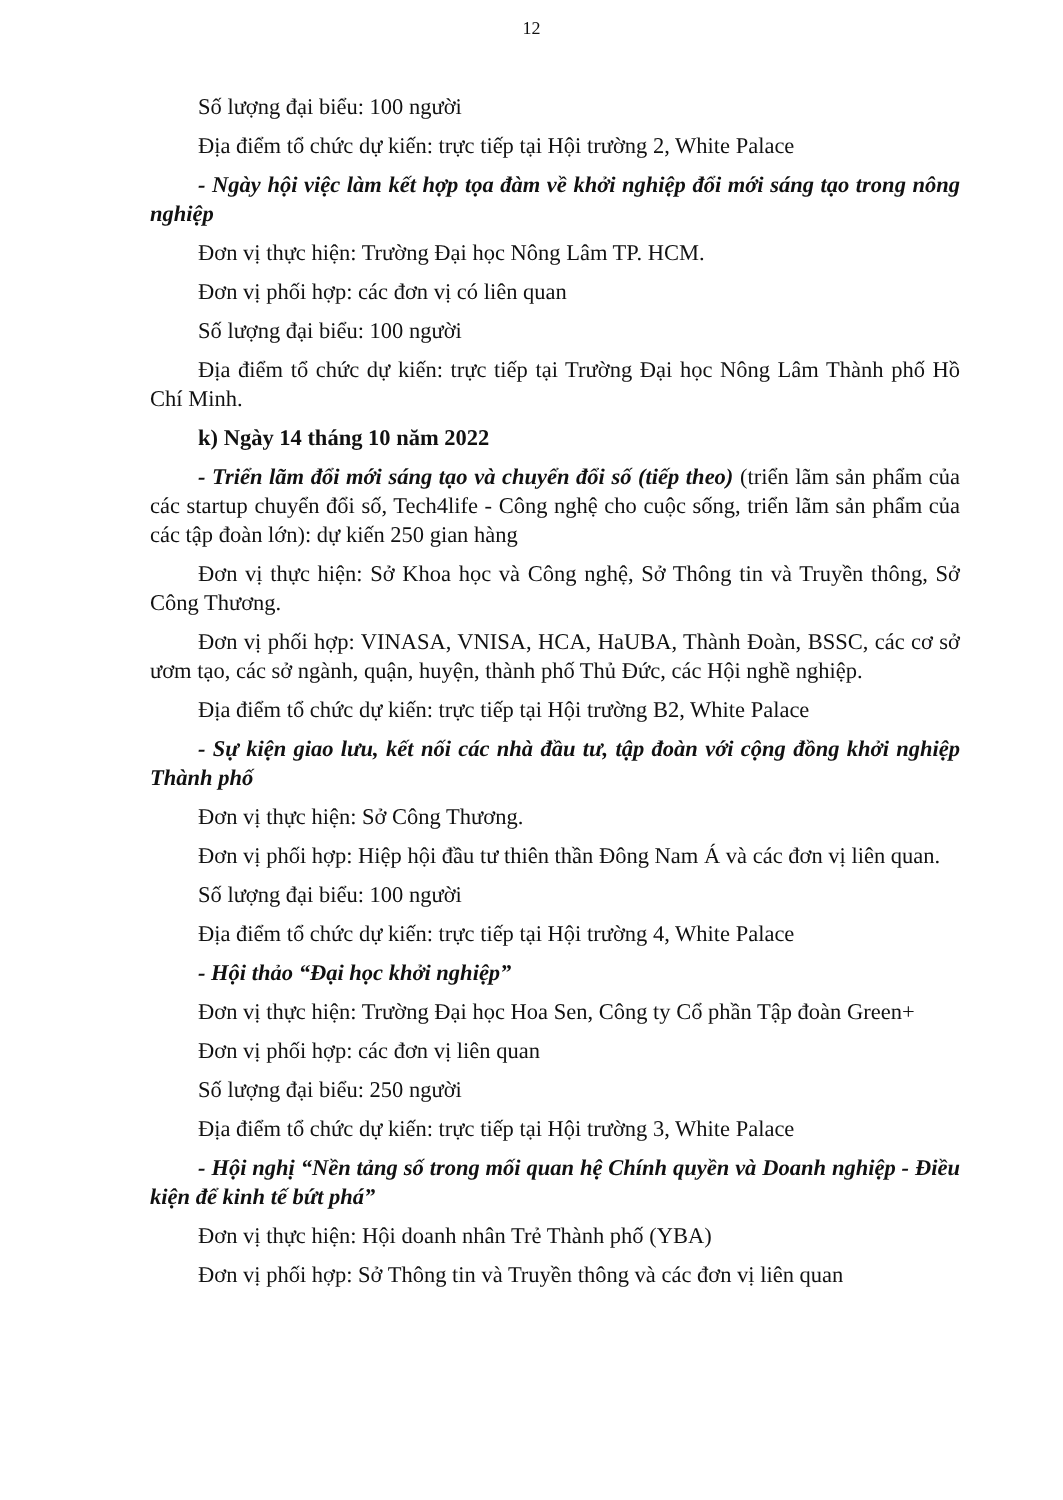12
Số lượng đại biểu: 100 người
Địa điểm tổ chức dự kiến: trực tiếp tại Hội trường 2, White Palace
- Ngày hội việc làm kết hợp tọa đàm về khởi nghiệp đổi mới sáng tạo trong nông nghiệp
Đơn vị thực hiện: Trường Đại học Nông Lâm TP. HCM.
Đơn vị phối hợp: các đơn vị có liên quan
Số lượng đại biểu: 100 người
Địa điểm tổ chức dự kiến: trực tiếp tại Trường Đại học Nông Lâm Thành phố Hồ Chí Minh.
k) Ngày 14 tháng 10 năm 2022
- Triển lãm đổi mới sáng tạo và chuyển đổi số (tiếp theo) (triển lãm sản phẩm của các startup chuyển đổi số, Tech4life - Công nghệ cho cuộc sống, triển lãm sản phẩm của các tập đoàn lớn): dự kiến 250 gian hàng
Đơn vị thực hiện: Sở Khoa học và Công nghệ, Sở Thông tin và Truyền thông, Sở Công Thương.
Đơn vị phối hợp: VINASA, VNISA, HCA, HaUBA, Thành Đoàn, BSSC, các cơ sở ươm tạo, các sở ngành, quận, huyện, thành phố Thủ Đức, các Hội nghề nghiệp.
Địa điểm tổ chức dự kiến: trực tiếp tại Hội trường B2, White Palace
- Sự kiện giao lưu, kết nối các nhà đầu tư, tập đoàn với cộng đồng khởi nghiệp Thành phố
Đơn vị thực hiện: Sở Công Thương.
Đơn vị phối hợp: Hiệp hội đầu tư thiên thần Đông Nam Á và các đơn vị liên quan.
Số lượng đại biểu: 100 người
Địa điểm tổ chức dự kiến: trực tiếp tại Hội trường 4, White Palace
- Hội thảo “Đại học khởi nghiệp”
Đơn vị thực hiện: Trường Đại học Hoa Sen, Công ty Cổ phần Tập đoàn Green+
Đơn vị phối hợp: các đơn vị liên quan
Số lượng đại biểu: 250 người
Địa điểm tổ chức dự kiến: trực tiếp tại Hội trường 3, White Palace
- Hội nghị “Nền tảng số trong mối quan hệ Chính quyền và Doanh nghiệp - Điều kiện để kinh tế bứt phá”
Đơn vị thực hiện: Hội doanh nhân Trẻ Thành phố (YBA)
Đơn vị phối hợp: Sở Thông tin và Truyền thông và các đơn vị liên quan